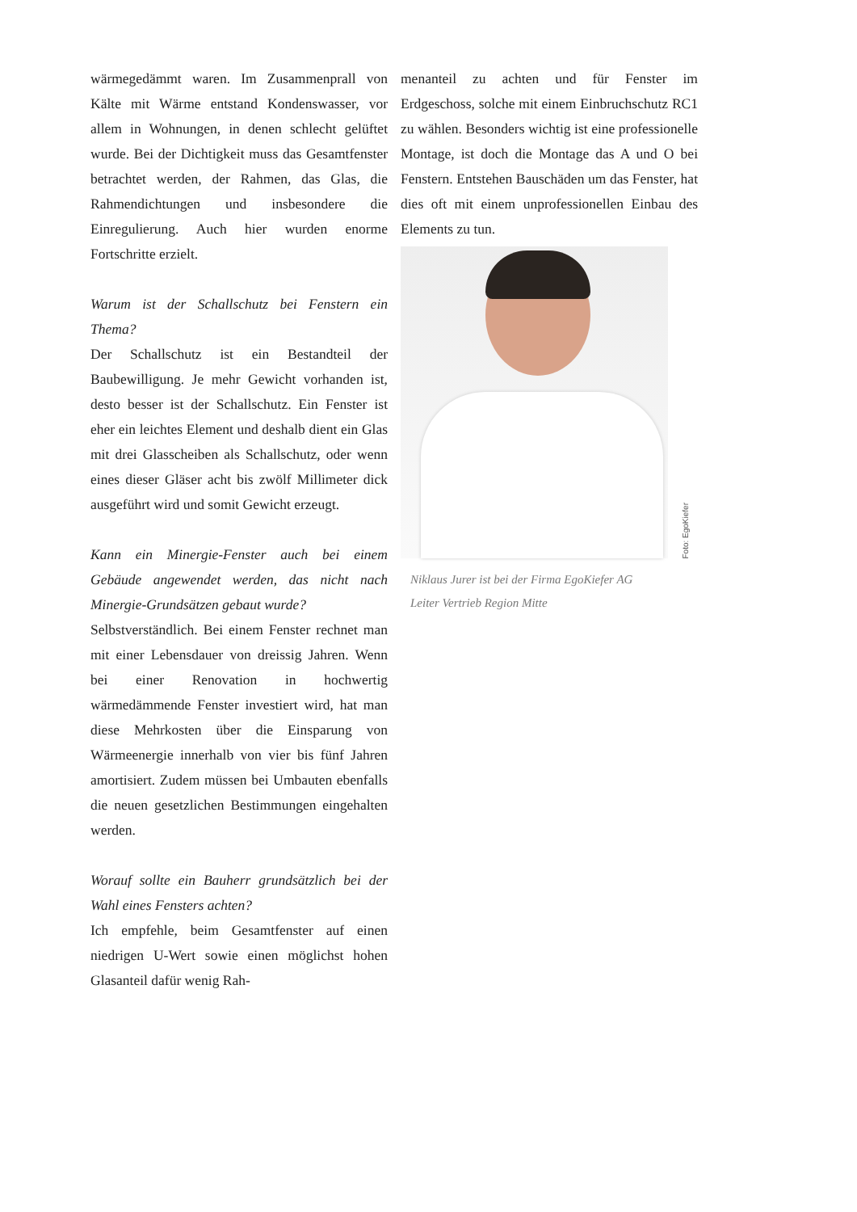wärmegedämmt waren. Im Zusammenprall von Kälte mit Wärme entstand Kondenswasser, vor allem in Wohnungen, in denen schlecht gelüftet wurde. Bei der Dichtigkeit muss das Gesamtfenster betrachtet werden, der Rahmen, das Glas, die Rahmendichtungen und insbesondere die Einregulierung. Auch hier wurden enorme Fortschritte erzielt.
Warum ist der Schallschutz bei Fenstern ein Thema?
Der Schallschutz ist ein Bestandteil der Baubewilligung. Je mehr Gewicht vorhanden ist, desto besser ist der Schallschutz. Ein Fenster ist eher ein leichtes Element und deshalb dient ein Glas mit drei Glasscheiben als Schallschutz, oder wenn eines dieser Gläser acht bis zwölf Millimeter dick ausgeführt wird und somit Gewicht erzeugt.
Kann ein Minergie-Fenster auch bei einem Gebäude angewendet werden, das nicht nach Minergie-Grundsätzen gebaut wurde?
Selbstverständlich. Bei einem Fenster rechnet man mit einer Lebensdauer von dreissig Jahren. Wenn bei einer Renovation in hochwertig wärmedämmende Fenster investiert wird, hat man diese Mehrkosten über die Einsparung von Wärmeenergie innerhalb von vier bis fünf Jahren amortisiert. Zudem müssen bei Umbauten ebenfalls die neuen gesetzlichen Bestimmungen eingehalten werden.
Worauf sollte ein Bauherr grundsätzlich bei der Wahl eines Fensters achten?
Ich empfehle, beim Gesamtfenster auf einen niedrigen U-Wert sowie einen möglichst hohen Glasanteil dafür wenig Rah-
menanteil zu achten und für Fenster im Erdgeschoss, solche mit einem Einbruchschutz RC1 zu wählen. Besonders wichtig ist eine professionelle Montage, ist doch die Montage das A und O bei Fenstern. Entstehen Bauschäden um das Fenster, hat dies oft mit einem unprofessionellen Einbau des Elements zu tun.
Foto: EgoKiefer
Niklaus Jurer ist bei der Firma EgoKiefer AG
Leiter Vertrieb Region Mitte